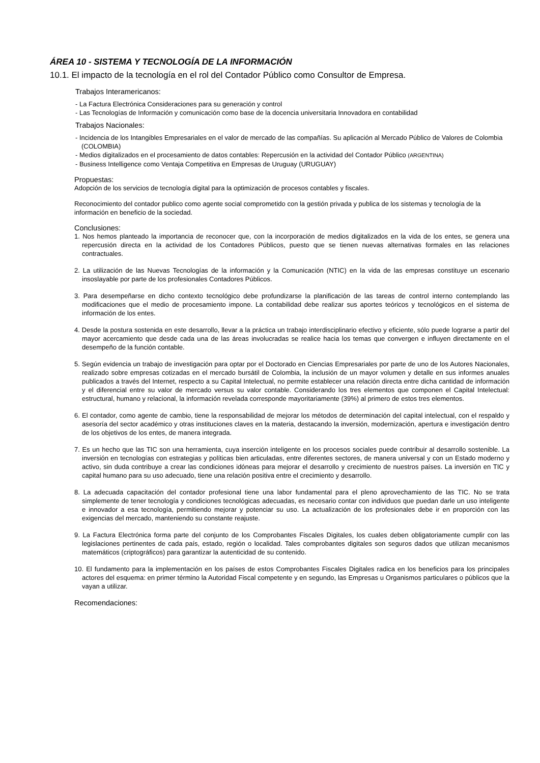ÁREA 10 - SISTEMA Y TECNOLOGÍA DE LA INFORMACIÓN
10.1. El impacto de la tecnología en el rol del Contador Público como Consultor de Empresa.
Trabajos Interamericanos:
- La Factura Electrónica Consideraciones para su generación y control
- Las Tecnologías de Información y comunicación como base de la docencia universitaria Innovadora en contabilidad
Trabajos Nacionales:
- Incidencia de los Intangibles Empresariales en el valor de mercado de las compañías. Su aplicación al Mercado Público de Valores de Colombia (COLOMBIA)
- Medios digitalizados en el procesamiento de datos contables: Repercusión en la actividad del Contador Público (ARGENTINA)
- Business Intelligence como Ventaja Competitiva en Empresas de Uruguay (URUGUAY)
Propuestas:
Adopción de los servicios de tecnología digital para la optimización de procesos contables y fiscales.
Reconocimiento del contador publico como agente social comprometido con la gestión privada y publica de los sistemas y tecnología de la información en beneficio de la sociedad.
Conclusiones:
1. Nos hemos planteado la importancia de reconocer que, con la incorporación de medios digitalizados en la vida de los entes, se genera una repercusión directa en la actividad de los Contadores Públicos, puesto que se tienen nuevas alternativas formales en las relaciones contractuales.
2. La utilización de las Nuevas Tecnologías de la información y la Comunicación (NTIC) en la vida de las empresas constituye un escenario insoslayable por parte de los profesionales Contadores Públicos.
3. Para desempeñarse en dicho contexto tecnológico debe profundizarse la planificación de las tareas de control interno contemplando las modificaciones que el medio de procesamiento impone. La contabilidad debe realizar sus aportes teóricos y tecnológicos en el sistema de información de los entes.
4. Desde la postura sostenida en este desarrollo, llevar a la práctica un trabajo interdisciplinario efectivo y eficiente, sólo puede lograrse a partir del mayor acercamiento que desde cada una de las áreas involucradas se realice hacia los temas que convergen e influyen directamente en el desempeño de la función contable.
5. Según evidencia un trabajo de investigación para optar por el Doctorado en Ciencias Empresariales por parte de uno de los Autores Nacionales, realizado sobre empresas cotizadas en el mercado bursátil de Colombia, la inclusión de un mayor volumen y detalle en sus informes anuales publicados a través del Internet, respecto a su Capital Intelectual, no permite establecer una relación directa entre dicha cantidad de información y el diferencial entre su valor de mercado versus su valor contable. Considerando los tres elementos que componen el Capital Intelectual: estructural, humano y relacional, la información revelada corresponde mayoritariamente (39%) al primero de estos tres elementos.
6. El contador, como agente de cambio, tiene la responsabilidad de mejorar los métodos de determinación del capital intelectual, con el respaldo y asesoría del sector académico y otras instituciones claves en la materia, destacando la inversión, modernización, apertura e investigación dentro de los objetivos de los entes, de manera integrada.
7. Es un hecho que las TIC son una herramienta, cuya inserción inteligente en los procesos sociales puede contribuir al desarrollo sostenible. La inversión en tecnologías con estrategias y políticas bien articuladas, entre diferentes sectores, de manera universal y con un Estado moderno y activo, sin duda contribuye a crear las condiciones idóneas para mejorar el desarrollo y crecimiento de nuestros países. La inversión en TIC y capital humano para su uso adecuado, tiene una relación positiva entre el crecimiento y desarrollo.
8. La adecuada capacitación del contador profesional tiene una labor fundamental para el pleno aprovechamiento de las TIC. No se trata simplemente de tener tecnología y condiciones tecnológicas adecuadas, es necesario contar con individuos que puedan darle un uso inteligente e innovador a esa tecnología, permitiendo mejorar y potenciar su uso. La actualización de los profesionales debe ir en proporción con las exigencias del mercado, manteniendo su constante reajuste.
9. La Factura Electrónica forma parte del conjunto de los Comprobantes Fiscales Digitales, los cuales deben obligatoriamente cumplir con las legislaciones pertinentes de cada país, estado, región o localidad. Tales comprobantes digitales son seguros dados que utilizan mecanismos matemáticos (criptográficos) para garantizar la autenticidad de su contenido.
10. El fundamento para la implementación en los países de estos Comprobantes Fiscales Digitales radica en los beneficios para los principales actores del esquema: en primer término la Autoridad Fiscal competente y en segundo, las Empresas u Organismos particulares o públicos que la vayan a utilizar.
Recomendaciones: